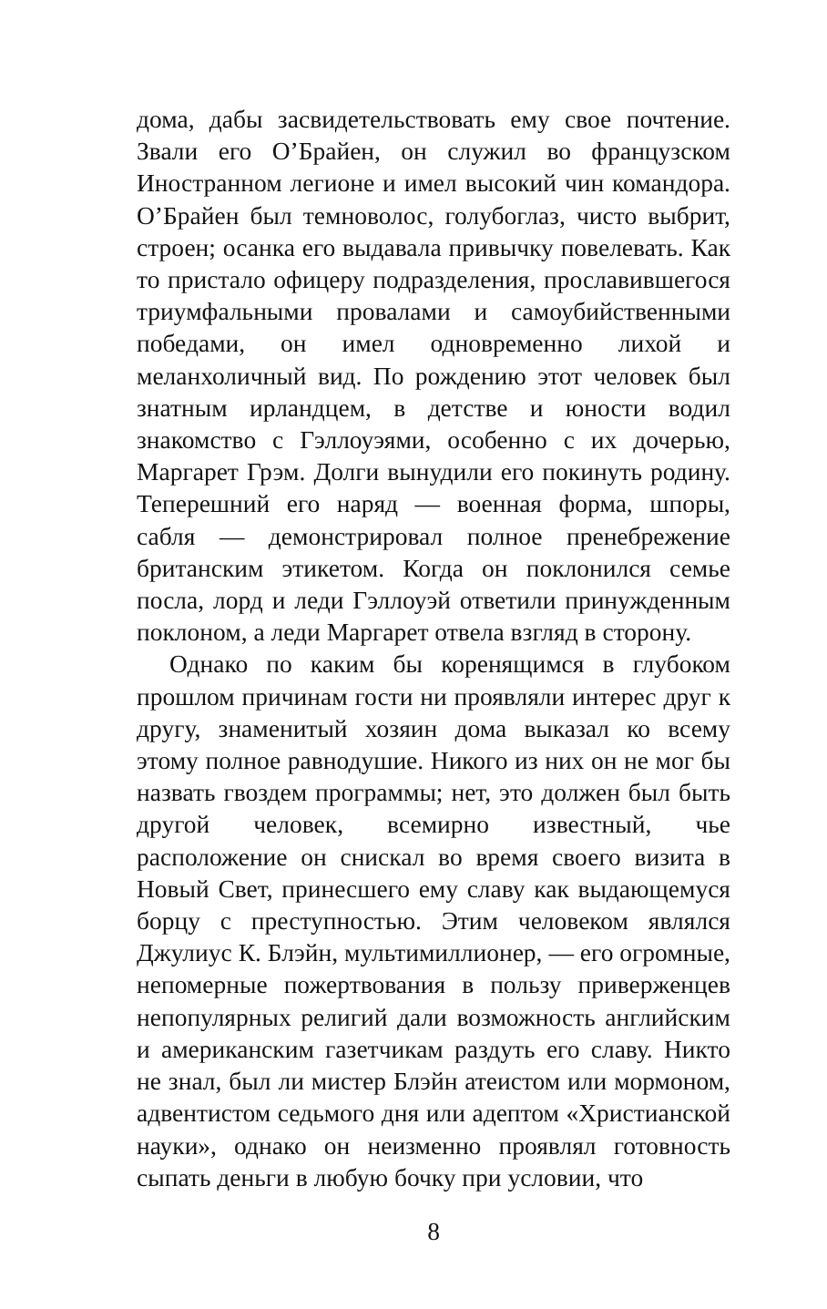дома, дабы засвидетельствовать ему свое почтение. Звали его О’Брайен, он служил во французском Иностранном легионе и имел высокий чин командора. О’Брайен был темноволос, голубоглаз, чисто выбрит, строен; осанка его выдавала привычку повелевать. Как то пристало офицеру подразделения, прославившегося триумфальными провалами и самоубийственными победами, он имел одновременно лихой и меланхоличный вид. По рождению этот человек был знатным ирландцем, в детстве и юности водил знакомство с Гэллоуэями, особенно с их дочерью, Маргарет Грэм. Долги вынудили его покинуть родину. Теперешний его наряд — военная форма, шпоры, сабля — демонстрировал полное пренебрежение британским этикетом. Когда он поклонился семье посла, лорд и леди Гэллоуэй ответили принужденным поклоном, а леди Маргарет отвела взгляд в сторону.
Однако по каким бы коренящимся в глубоком прошлом причинам гости ни проявляли интерес друг к другу, знаменитый хозяин дома выказал ко всему этому полное равнодушие. Никого из них он не мог бы назвать гвоздем программы; нет, это должен был быть другой человек, всемирно известный, чье расположение он снискал во время своего визита в Новый Свет, принесшего ему славу как выдающемуся борцу с преступностью. Этим человеком являлся Джулиус К. Блэйн, мультимиллионер, — его огромные, непомерные пожертвования в пользу приверженцев непопулярных религий дали возможность английским и американским газетчикам раздуть его славу. Никто не знал, был ли мистер Блэйн атеистом или мормоном, адвентистом седьмого дня или адептом «Христианской науки», однако он неизменно проявлял готовность сыпать деньги в любую бочку при условии, что
8